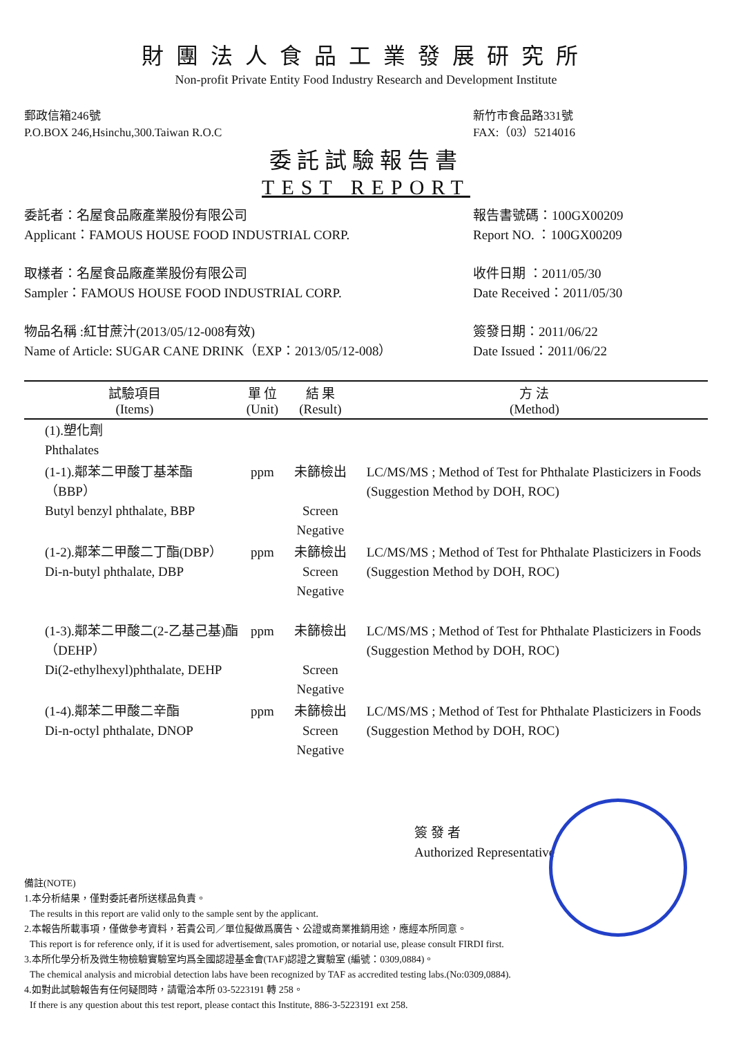財團法人食品工業發展研究所
Non-profit Private Entity Food Industry Research and Development Institute
郵政信箱246號
P.O.BOX 246,Hsinchu,300.Taiwan R.O.C
新竹市食品路331號
FAX:（03）5214016
委託試驗報告書
TEST REPORT
委託者：名屋食品廠產業股份有限公司
Applicant：FAMOUS HOUSE FOOD INDUSTRIAL CORP.
報告書號碼：100GX00209
Report NO. ：100GX00209
取樣者：名屋食品廠產業股份有限公司
Sampler：FAMOUS HOUSE FOOD INDUSTRIAL CORP.
收件日期 ：2011/05/30
Date Received：2011/05/30
物品名稱 :紅甘蔗汁(2013/05/12-008有效)
Name of Article: SUGAR CANE DRINK（EXP：2013/05/12-008）
簽發日期：2011/06/22
Date Issued：2011/06/22
| 試驗項目 (Items) | 單 位 (Unit) | 結 果 (Result) | 方 法 (Method) |
| --- | --- | --- | --- |
| (1).塑化劑 Phthalates | | | |
| (1-1).鄰苯二甲酸丁基苯酯（BBP） Butyl benzyl phthalate, BBP | ppm | 未篩檢出 Screen Negative | LC/MS/MS ; Method of Test for Phthalate Plasticizers in Foods (Suggestion Method by DOH, ROC) |
| (1-2).鄰苯二甲酸二丁酯(DBP） Di-n-butyl phthalate, DBP | ppm | 未篩檢出 Screen Negative | LC/MS/MS ; Method of Test for Phthalate Plasticizers in Foods (Suggestion Method by DOH, ROC) |
| (1-3).鄰苯二甲酸二(2-乙基己基)酯（DEHP） Di(2-ethylhexyl)phthalate, DEHP | ppm | 未篩檢出 Screen Negative | LC/MS/MS ; Method of Test for Phthalate Plasticizers in Foods (Suggestion Method by DOH, ROC) |
| (1-4).鄰苯二甲酸二辛酯 Di-n-octyl phthalate, DNOP | ppm | 未篩檢出 Screen Negative | LC/MS/MS ; Method of Test for Phthalate Plasticizers in Foods (Suggestion Method by DOH, ROC) |
簽 發 者
Authorized Representative
備註(NOTE)
1.本分析結果，僅對委託者所送樣品負責。
The results in this report are valid only to the sample sent by the applicant.
2.本報告所載事項，僅做參考資料，若貴公司／單位擬做爲廣告、公證或商業推銷用途，應經本所同意。
This report is for reference only, if it is used for advertisement, sales promotion, or notarial use, please consult FIRDI first.
3.本所化學分析及微生物檢驗實驗室均爲全國認證基金會(TAF)認證之實驗室 (編號：0309,0884)。
The chemical analysis and microbial detection labs have been recognized by TAF as accredited testing labs.(No:0309,0884).
4.如對此試驗報告有任何疑問時，請電洽本所 03-5223191 轉 258。
If there is any question about this test report, please contact this Institute, 886-3-5223191 ext 258.